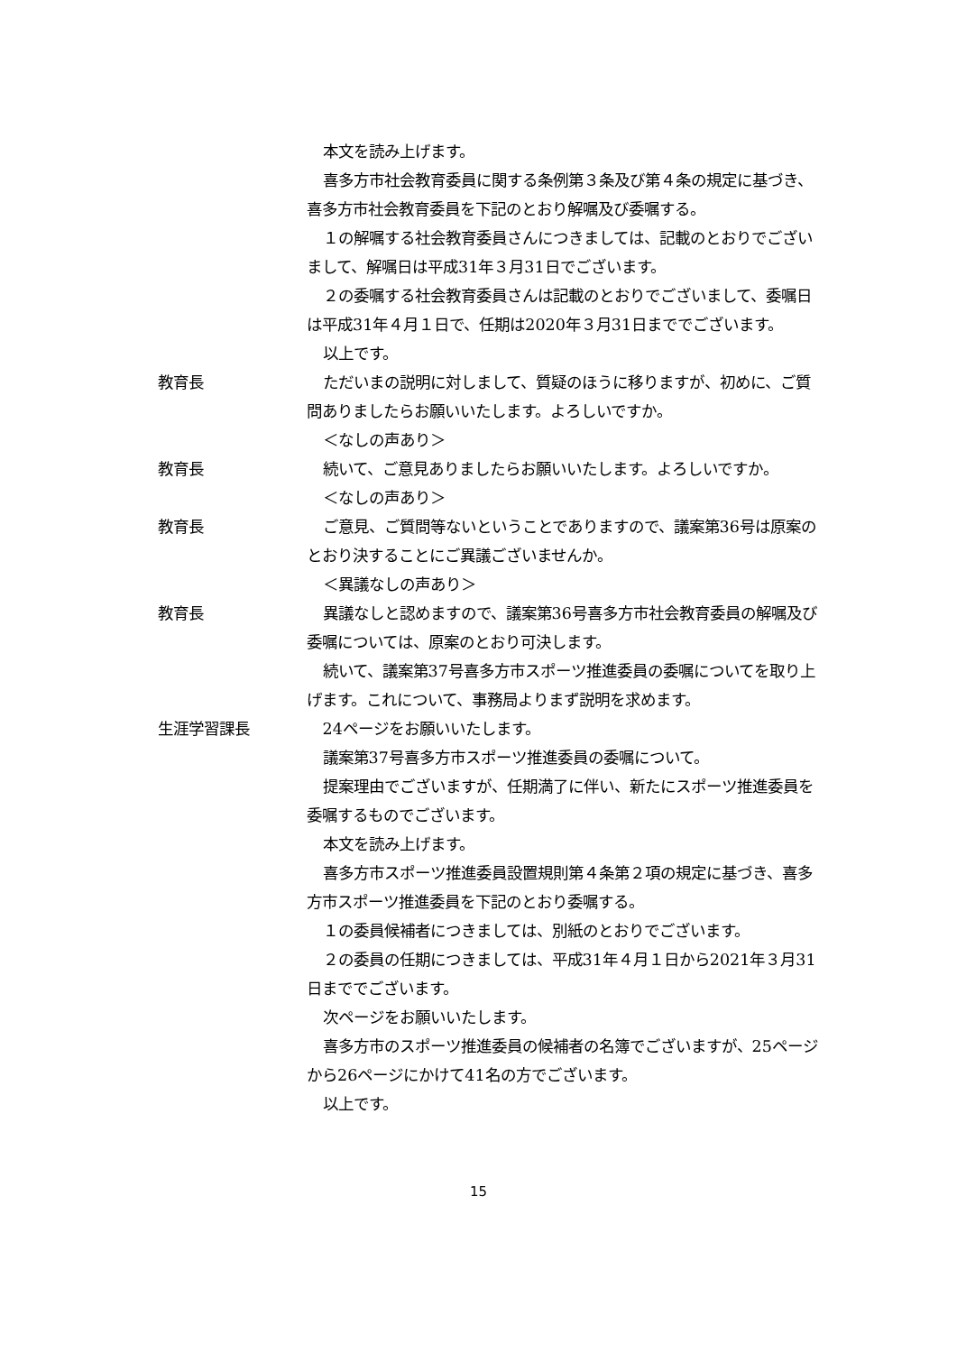本文を読み上げます。
喜多方市社会教育委員に関する条例第３条及び第４条の規定に基づき、喜多方市社会教育委員を下記のとおり解嘱及び委嘱する。
１の解嘱する社会教育委員さんにつきましては、記載のとおりでございまして、解嘱日は平成31年３月31日でございます。
２の委嘱する社会教育委員さんは記載のとおりでございまして、委嘱日は平成31年４月１日で、任期は2020年３月31日まででございます。
以上です。
教育長 ただいまの説明に対しまして、質疑のほうに移りますが、初めに、ご質問ありましたらお願いいたします。よろしいですか。
＜なしの声あり＞
教育長 続いて、ご意見ありましたらお願いいたします。よろしいですか。
＜なしの声あり＞
教育長 ご意見、ご質問等ないということでありますので、議案第36号は原案のとおり決することにご異議ございませんか。
＜異議なしの声あり＞
教育長 異議なしと認めますので、議案第36号喜多方市社会教育委員の解嘱及び委嘱については、原案のとおり可決します。
続いて、議案第37号喜多方市スポーツ推進委員の委嘱についてを取り上げます。これについて、事務局よりまず説明を求めます。
生涯学習課長 24ページをお願いいたします。
議案第37号喜多方市スポーツ推進委員の委嘱について。
提案理由でございますが、任期満了に伴い、新たにスポーツ推進委員を委嘱するものでございます。
本文を読み上げます。
喜多方市スポーツ推進委員設置規則第４条第２項の規定に基づき、喜多方市スポーツ推進委員を下記のとおり委嘱する。
１の委員候補者につきましては、別紙のとおりでございます。
２の委員の任期につきましては、平成31年４月１日から2021年３月31日まででございます。
次ページをお願いいたします。
喜多方市のスポーツ推進委員の候補者の名簿でございますが、25ページから26ページにかけて41名の方でございます。
以上です。
15